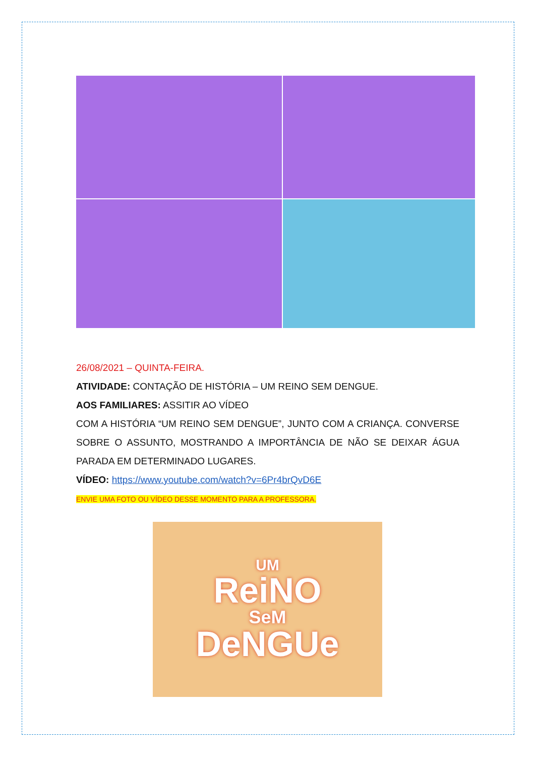26/08/2021 – QUINTA-FEIRA.
ATIVIDADE: CONTAÇÃO DE HISTÓRIA – UM REINO SEM DENGUE.
AOS FAMILIARES: ASSITIR AO VÍDEO
COM A HISTÓRIA “UM REINO SEM DENGUE”, JUNTO COM A CRIANÇA. CONVERSE SOBRE O ASSUNTO, MOSTRANDO A IMPORTÂNCIA DE NÃO SE DEIXAR ÁGUA PARADA EM DETERMINADO LUGARES.
VÍDEO: https://www.youtube.com/watch?v=6Pr4brQvD6E
ENVIE UMA FOTO OU VÍDEO DESSE MOMENTO PARA A PROFESSORA.
UM
ReiNO
SeM
DeNGUe